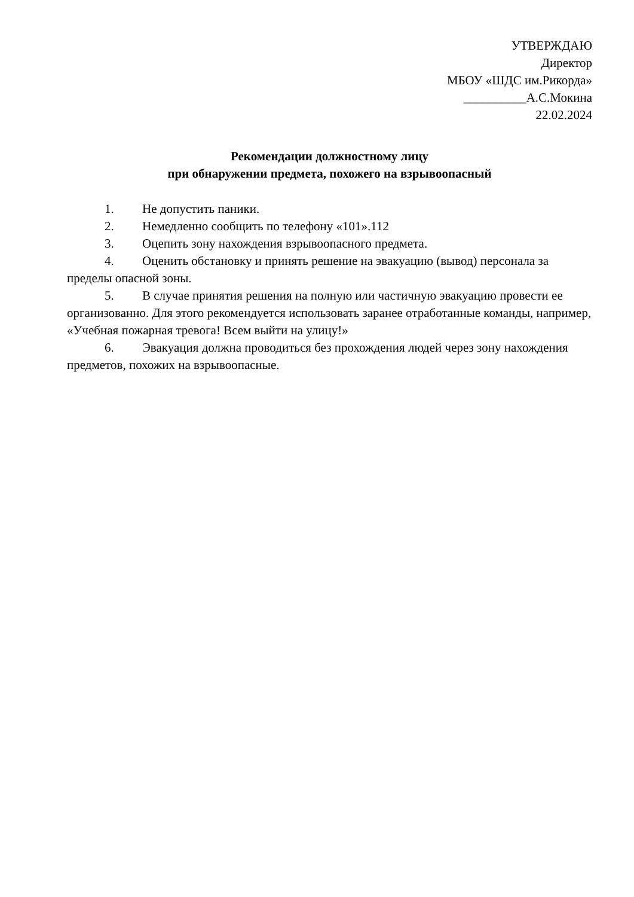УТВЕРЖДАЮ
Директор
МБОУ «ШДС им.Рикорда»
__________А.С.Мокина
22.02.2024
Рекомендации должностному лицу
при обнаружении предмета, похожего на взрывоопасный
1. Не допустить паники.
2. Немедленно сообщить по телефону «101».112
3. Оцепить зону нахождения взрывоопасного предмета.
4. Оценить обстановку и принять решение на эвакуацию (вывод) персонала за пределы опасной зоны.
5. В случае принятия решения на полную или частичную эвакуацию провести ее организованно. Для этого рекомендуется использовать заранее отработанные команды, например, «Учебная пожарная тревога! Всем выйти на улицу!»
6. Эвакуация должна проводиться без прохождения людей через зону нахождения предметов, похожих на взрывоопасные.